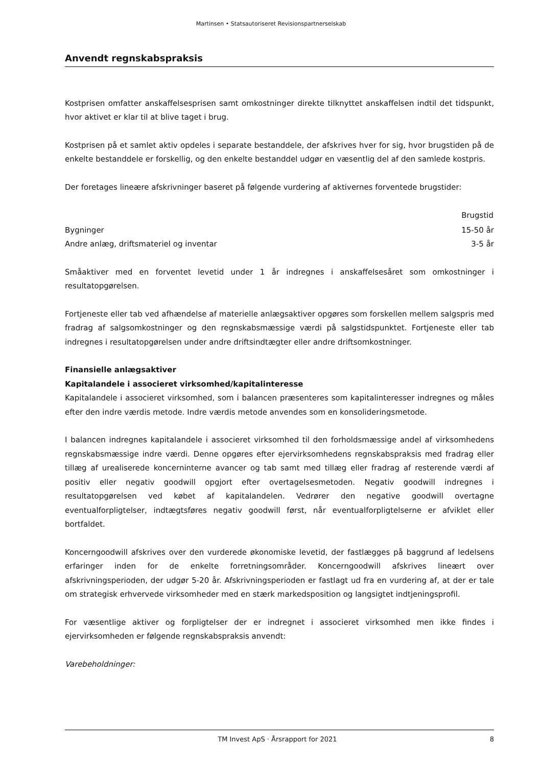Martinsen • Statsautoriseret Revisionspartnerselskab
Anvendt regnskabspraksis
Kostprisen omfatter anskaffelsesprisen samt omkostninger direkte tilknyttet anskaffelsen indtil det tidspunkt, hvor aktivet er klar til at blive taget i brug.
Kostprisen på et samlet aktiv opdeles i separate bestanddele, der afskrives hver for sig, hvor brugstiden på de enkelte bestanddele er forskellig, og den enkelte bestanddel udgør en væsentlig del af den samlede kostpris.
Der foretages lineære afskrivninger baseret på følgende vurdering af aktivernes forventede brugstider:
| | Brugstid |
| Bygninger | 15-50 år |
| Andre anlæg, driftsmateriel og inventar | 3-5 år |
Småaktiver med en forventet levetid under 1 år indregnes i anskaffelsesåret som omkostninger i resultatopgørelsen.
Fortjeneste eller tab ved afhændelse af materielle anlægsaktiver opgøres som forskellen mellem salgspris med fradrag af salgsomkostninger og den regnskabsmæssige værdi på salgstidspunktet. Fortjeneste eller tab indregnes i resultatopgørelsen under andre driftsindtægter eller andre driftsomkostninger.
Finansielle anlægsaktiver
Kapitalandele i associeret virksomhed/kapitalinteresse
Kapitalandele i associeret virksomhed, som i balancen præsenteres som kapitalinteresser indregnes og måles efter den indre værdis metode. Indre værdis metode anvendes som en konsolideringsmetode.
I balancen indregnes kapitalandele i associeret virksomhed til den forholdsmæssige andel af virksomhedens regnskabsmæssige indre værdi. Denne opgøres efter ejervirksomhedens regnskabspraksis med fradrag eller tillæg af urealiserede koncerninterne avancer og tab samt med tillæg eller fradrag af resterende værdi af positiv eller negativ goodwill opgjort efter overtagelsesmetoden. Negativ goodwill indregnes i resultatopgørelsen ved købet af kapitalandelen. Vedrører den negative goodwill overtagne eventualforpligtelser, indtægtsføres negativ goodwill først, når eventualforpligtelserne er afviklet eller bortfaldet.
Koncerngoodwill afskrives over den vurderede økonomiske levetid, der fastlægges på baggrund af ledelsens erfaringer inden for de enkelte forretningsområder. Koncerngoodwill afskrives lineært over afskrivningsperioden, der udgør 5-20 år. Afskrivningsperioden er fastlagt ud fra en vurdering af, at der er tale om strategisk erhvervede virksomheder med en stærk markedsposition og langsigtet indtjeningsprofil.
For væsentlige aktiver og forpligtelser der er indregnet i associeret virksomhed men ikke findes i ejervirksomheden er følgende regnskabspraksis anvendt:
Varebeholdninger:
TM Invest ApS · Årsrapport for 2021 8